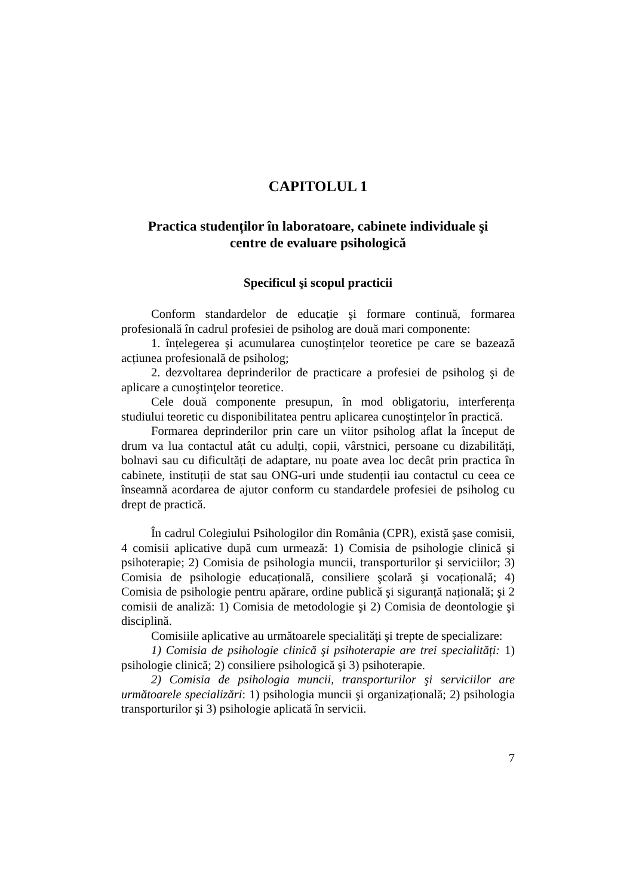CAPITOLUL 1
Practica studenților în laboratoare, cabinete individuale şi
centre de evaluare psihologică
Specificul şi scopul practicii
Conform standardelor de educație şi formare continuă, formarea profesională în cadrul profesiei de psiholog are două mari componente:
1. înțelegerea şi acumularea cunoştințelor teoretice pe care se bazează acțiunea profesională de psiholog;
2. dezvoltarea deprinderilor de practicare a profesiei de psiholog şi de aplicare a cunoştinţelor teoretice.
Cele două componente presupun, în mod obligatoriu, interferența studiului teoretic cu disponibilitatea pentru aplicarea cunoştințelor în practică.
Formarea deprinderilor prin care un viitor psiholog aflat la început de drum va lua contactul atât cu adulți, copii, vârstnici, persoane cu dizabilități, bolnavi sau cu dificultăți de adaptare, nu poate avea loc decât prin practica în cabinete, instituții de stat sau ONG-uri unde studenții iau contactul cu ceea ce înseamnă acordarea de ajutor conform cu standardele profesiei de psiholog cu drept de practică.
În cadrul Colegiului Psihologilor din România (CPR), există şase comisii, 4 comisii aplicative după cum urmează: 1) Comisia de psihologie clinică şi psihoterapie; 2) Comisia de psihologia muncii, transporturilor şi serviciilor; 3) Comisia de psihologie educațională, consiliere şcolară şi vocațională; 4) Comisia de psihologie pentru apărare, ordine publică şi siguranță națională; şi 2 comisii de analiză: 1) Comisia de metodologie şi 2) Comisia de deontologie şi disciplină.
Comisiile aplicative au următoarele specialități şi trepte de specializare:
1) Comisia de psihologie clinică şi psihoterapie are trei specialități: 1) psihologie clinică; 2) consiliere psihologică şi 3) psihoterapie.
2) Comisia de psihologia muncii, transporturilor şi serviciilor are următoarele specializări: 1) psihologia muncii şi organizațională; 2) psihologia transporturilor şi 3) psihologie aplicată în servicii.
7